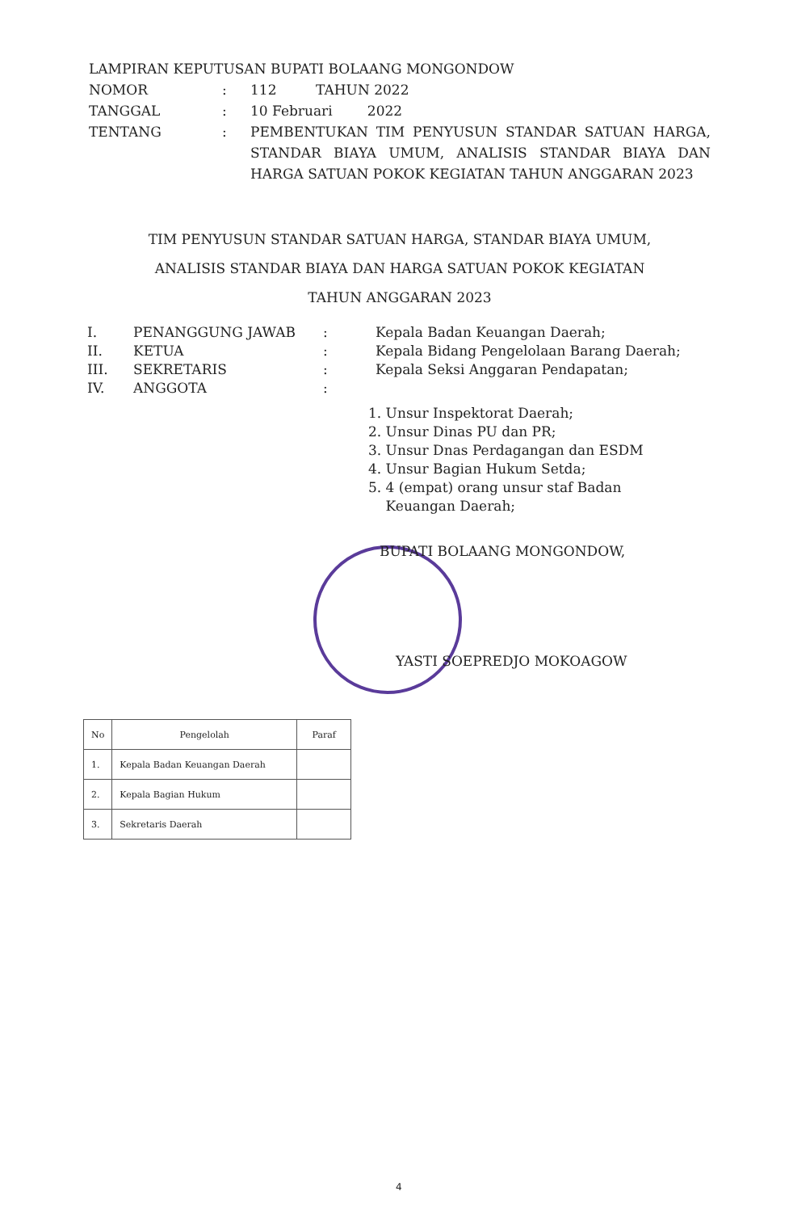LAMPIRAN KEPUTUSAN BUPATI BOLAANG MONGONDOW
NOMOR: 112 TAHUN 2022
TANGGAL: 10 Februari 2022
TENTANG: PEMBENTUKAN TIM PENYUSUN STANDAR SATUAN HARGA, STANDAR BIAYA UMUM, ANALISIS STANDAR BIAYA DAN HARGA SATUAN POKOK KEGIATAN TAHUN ANGGARAN 2023
TIM PENYUSUN STANDAR SATUAN HARGA, STANDAR BIAYA UMUM,
ANALISIS STANDAR BIAYA DAN HARGA SATUAN POKOK KEGIATAN
TAHUN ANGGARAN 2023
I. PENANGGUNG JAWAB: Kepala Badan Keuangan Daerah;
II. KETUA: Kepala Bidang Pengelolaan Barang Daerah;
III. SEKRETARIS: Kepala Seksi Anggaran Pendapatan;
IV. ANGGOTA:
1. Unsur Inspektorat Daerah;
2. Unsur Dinas PU dan PR;
3. Unsur Dnas Perdagangan dan ESDM
4. Unsur Bagian Hukum Setda;
5. 4 (empat) orang unsur staf Badan
Keuangan Daerah;
BUPATI BOLAANG MONGONDOW,
YASTI SOEPREDJO MOKOAGOW
| No | Pengelolah | Paraf |
| --- | --- | --- |
| 1. | Kepala Badan Keuangan Daerah | |
| 2. | Kepala Bagian Hukum | |
| 3. | Sekretaris Daerah | |
4